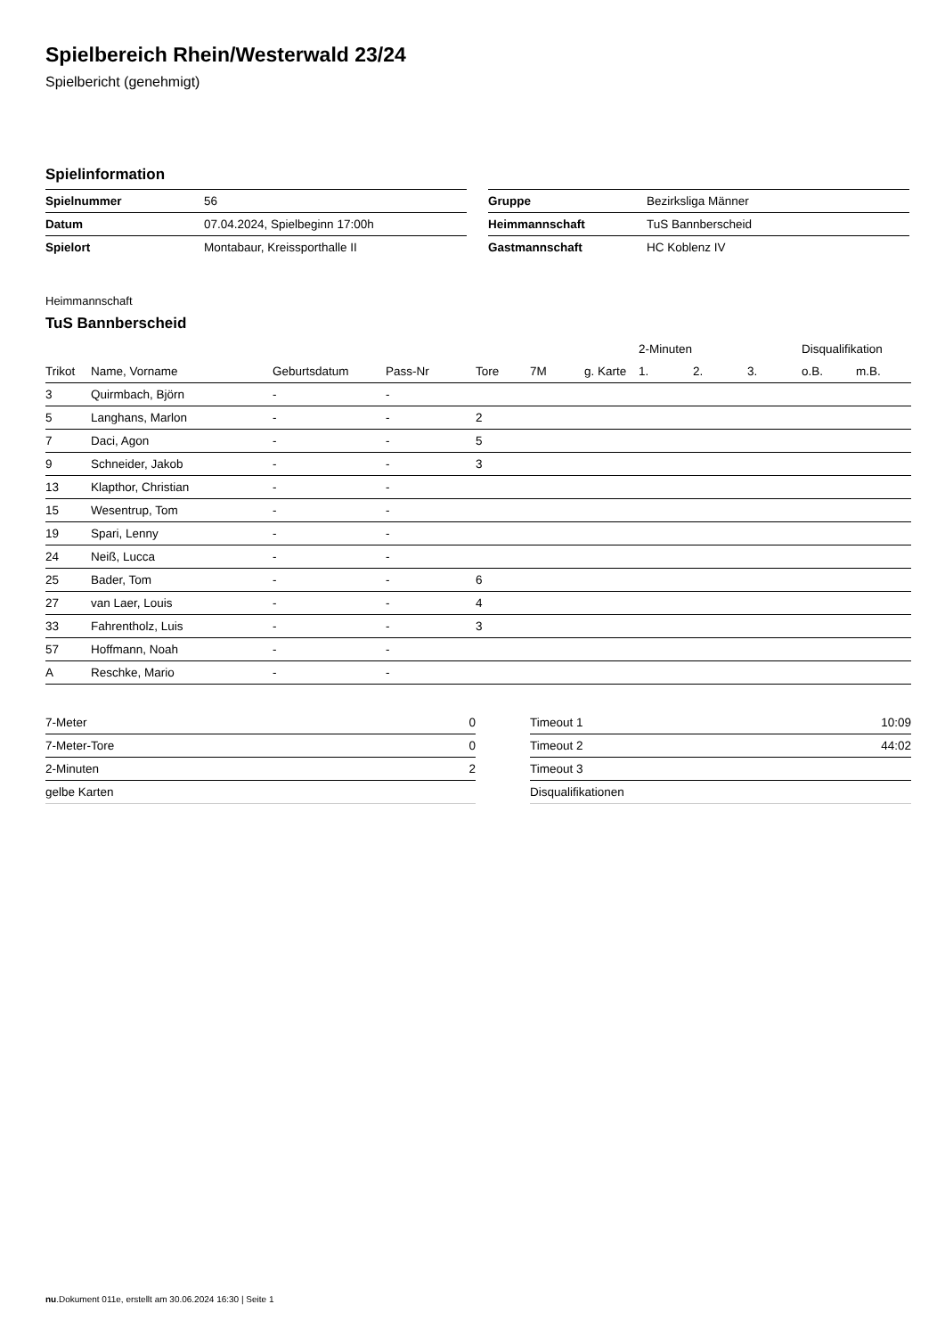Spielbereich Rhein/Westerwald 23/24
Spielbericht (genehmigt)
Spielinformation
| Spielnummer | 56 |
| Datum | 07.04.2024, Spielbeginn 17:00h |
| Spielort | Montabaur, Kreissporthalle II |
| Gruppe | Bezirksliga Männer |
| Heimmannschaft | TuS Bannberscheid |
| Gastmannschaft | HC Koblenz IV |
Heimmannschaft
TuS Bannberscheid
| | | | | | | | 2-Minuten | | | Disqualifikation | |
| --- | --- | --- | --- | --- | --- | --- | --- | --- | --- | --- | --- |
| Trikot | Name, Vorname | Geburtsdatum | Pass-Nr | Tore | 7M | g. Karte | 1. | 2. | 3. | o.B. | m.B. |
| 3 | Quirmbach, Björn | - | - | | | | | | | | |
| 5 | Langhans, Marlon | - | - | 2 | | | | | | | |
| 7 | Daci, Agon | - | - | 5 | | | | | | | |
| 9 | Schneider, Jakob | - | - | 3 | | | | | | | |
| 13 | Klapthor, Christian | - | - | | | | | | | | |
| 15 | Wesentrup, Tom | - | - | | | | | | | | |
| 19 | Spari, Lenny | - | - | | | | | | | | |
| 24 | Neiß, Lucca | - | - | | | | | | | | |
| 25 | Bader, Tom | - | - | 6 | | | | | | | |
| 27 | van Laer, Louis | - | - | 4 | | | | | | | |
| 33 | Fahrentholz, Luis | - | - | 3 | | | | | | | |
| 57 | Hoffmann, Noah | - | - | | | | | | | | |
| A | Reschke, Mario | - | - | | | | | | | | |
| 7-Meter | 0 |
| 7-Meter-Tore | 0 |
| 2-Minuten | 2 |
| gelbe Karten | |
| Timeout 1 | 10:09 |
| Timeout 2 | 44:02 |
| Timeout 3 | |
| Disqualifikationen | |
nu.Dokument 011e, erstellt am 30.06.2024 16:30 | Seite 1